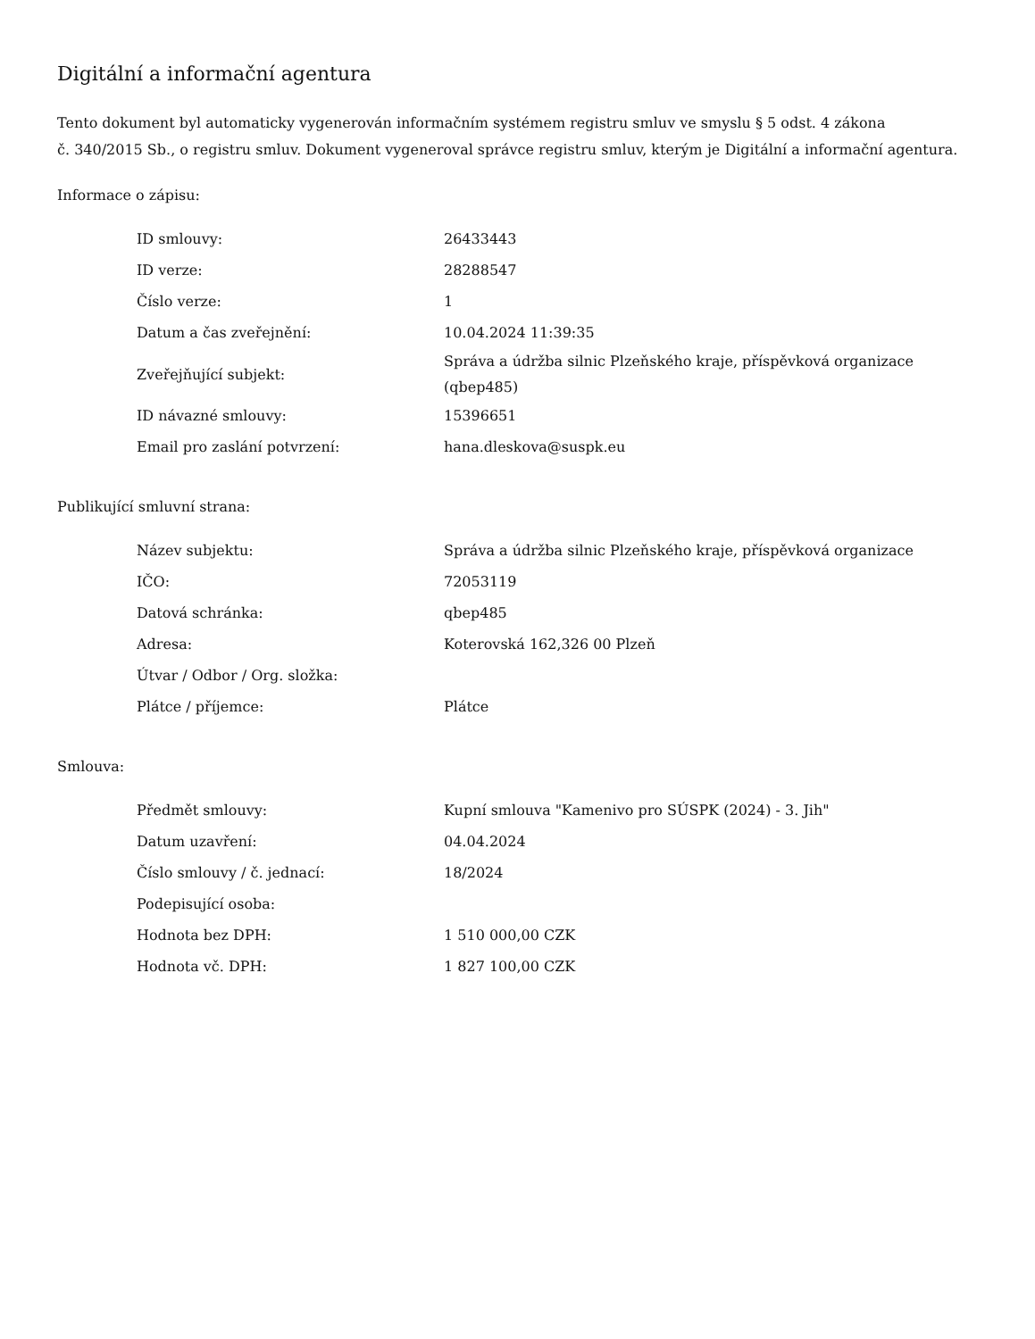Digitální a informační agentura
Tento dokument byl automaticky vygenerován informačním systémem registru smluv ve smyslu § 5 odst. 4 zákona
č. 340/2015 Sb., o registru smluv. Dokument vygeneroval správce registru smluv, kterým je Digitální a informační agentura.
Informace o zápisu:
| ID smlouvy: | 26433443 |
| ID verze: | 28288547 |
| Číslo verze: | 1 |
| Datum a čas zveřejnění: | 10.04.2024 11:39:35 |
| Zveřejňující subjekt: | Správa a údržba silnic Plzeňského kraje, příspěvková organizace (qbep485) |
| ID návazné smlouvy: | 15396651 |
| Email pro zaslání potvrzení: | hana.dleskova@suspk.eu |
Publikující smluvní strana:
| Název subjektu: | Správa a údržba silnic Plzeňského kraje, příspěvková organizace |
| IČO: | 72053119 |
| Datová schránka: | qbep485 |
| Adresa: | Koterovská 162,326 00 Plzeň |
| Útvar / Odbor / Org. složka: | |
| Plátce / příjemce: | Plátce |
Smlouva:
| Předmět smlouvy: | Kupní smlouva "Kamenivo pro SÚSPK (2024) - 3. Jih" |
| Datum uzavření: | 04.04.2024 |
| Číslo smlouvy / č. jednací: | 18/2024 |
| Podepisující osoba: | |
| Hodnota bez DPH: | 1 510 000,00 CZK |
| Hodnota vč. DPH: | 1 827 100,00 CZK |